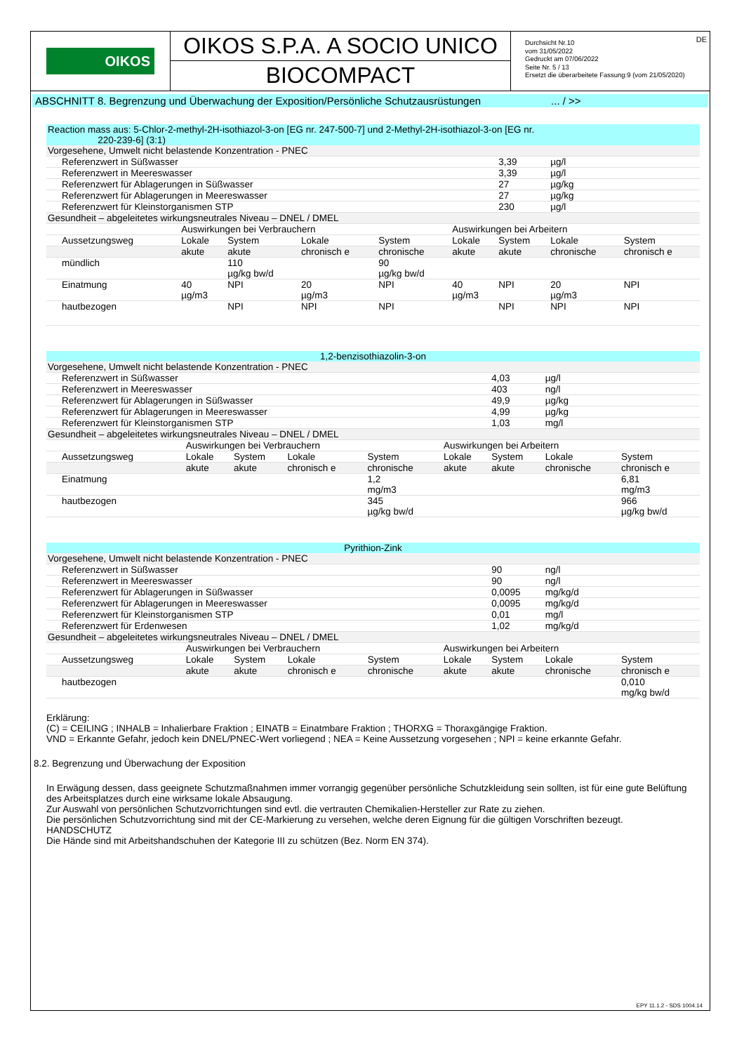OIKOS
OIKOS S.P.A. A SOCIO UNICO
BIOCOMPACT
Durchsicht Nr.10
vom 31/05/2022
Gedruckt am 07/06/2022
Seite Nr. 5 / 13
Ersetzt die überarbeitete Fassung:9 (vom 21/05/2020)
DE
ABSCHNITT 8. Begrenzung und Überwachung der Exposition/Persönliche Schutzausrüstungen ... / >>
| Reaction mass aus: 5-Chlor-2-methyl-2H-isothiazol-3-on [EG nr. 247-500-7] und 2-Methyl-2H-isothiazol-3-on [EG nr. 220-239-6] (3:1) | | | | | | | | |
| Vorgesehene, Umwelt nicht belastende Konzentration - PNEC | | | | | | | | |
| Referenzwert in Süßwasser | | | | | | 3,39 | µg/l | |
| Referenzwert in Meereswasser | | | | | | 3,39 | µg/l | |
| Referenzwert für Ablagerungen in Süßwasser | | | | | | 27 | µg/kg | |
| Referenzwert für Ablagerungen in Meereswasser | | | | | | 27 | µg/kg | |
| Referenzwert für Kleinstorganismen STP | | | | | | 230 | µg/l | |
| Gesundheit – abgeleitetes wirkungsneutrales Niveau – DNEL / DMEL | | | | | | | | |
| | Auswirkungen bei Verbrauchern | | | | Auswirkungen bei Arbeitern | | | |
| Aussetzungsweg | Lokale | System | Lokale | System | Lokale | System | Lokale | System |
| | akute | akute | chronisch e | chronische | akute | akute | chronische | chronisch e |
| mündlich | | 110 µg/kg bw/d | | 90 µg/kg bw/d | | | | |
| Einatmung | 40 µg/m3 | NPI | 20 µg/m3 | NPI | 40 µg/m3 | NPI | 20 µg/m3 | NPI |
| hautbezogen | | NPI | NPI | NPI | | NPI | NPI | NPI |
| 1,2-benzisothiazolin-3-on | | | | | | | | |
| Vorgesehene, Umwelt nicht belastende Konzentration - PNEC | | | | | | | | |
| Referenzwert in Süßwasser | | | | | | 4,03 | µg/l | |
| Referenzwert in Meereswasser | | | | | | 403 | ng/l | |
| Referenzwert für Ablagerungen in Süßwasser | | | | | | 49,9 | µg/kg | |
| Referenzwert für Ablagerungen in Meereswasser | | | | | | 4,99 | µg/kg | |
| Referenzwert für Kleinstorganismen STP | | | | | | 1,03 | mg/l | |
| Gesundheit – abgeleitetes wirkungsneutrales Niveau – DNEL / DMEL | | | | | | | | |
| | Auswirkungen bei Verbrauchern | | | | Auswirkungen bei Arbeitern | | | |
| Aussetzungsweg | Lokale | System | Lokale | System | Lokale | System | Lokale | System |
| | akute | akute | chronisch e | chronische | akute | akute | chronische | chronisch e |
| Einatmung | | | | 1,2 mg/m3 | | | | 6,81 mg/m3 |
| hautbezogen | | | | 345 µg/kg bw/d | | | | 966 µg/kg bw/d |
| Pyrithion-Zink | | | | | | | | |
| Vorgesehene, Umwelt nicht belastende Konzentration - PNEC | | | | | | | | |
| Referenzwert in Süßwasser | | | | | | 90 | ng/l | |
| Referenzwert in Meereswasser | | | | | | 90 | ng/l | |
| Referenzwert für Ablagerungen in Süßwasser | | | | | | 0,0095 | mg/kg/d | |
| Referenzwert für Ablagerungen in Meereswasser | | | | | | 0,0095 | mg/kg/d | |
| Referenzwert für Kleinstorganismen STP | | | | | | 0,01 | mg/l | |
| Referenzwert für Erdenwesen | | | | | | 1,02 | mg/kg/d | |
| Gesundheit – abgeleitetes wirkungsneutrales Niveau – DNEL / DMEL | | | | | | | | |
| | Auswirkungen bei Verbrauchern | | | | Auswirkungen bei Arbeitern | | | |
| Aussetzungsweg | Lokale | System | Lokale | System | Lokale | System | Lokale | System |
| | akute | akute | chronisch e | chronische | akute | akute | chronische | chronisch e |
| hautbezogen | | | | | | | | 0,010 mg/kg bw/d |
Erklärung:
(C) = CEILING ; INHALB = Inhalierbare Fraktion ; EINATB = Einatmbare Fraktion ; THORXG = Thoraxgängige Fraktion.
VND = Erkannte Gefahr, jedoch kein DNEL/PNEC-Wert vorliegend ; NEA = Keine Aussetzung vorgesehen ; NPI = keine erkannte Gefahr.
8.2. Begrenzung und Überwachung der Exposition
In Erwägung dessen, dass geeignete Schutzmaßnahmen immer vorrangig gegenüber persönliche Schutzkleidung sein sollten, ist für eine gute Belüftung des Arbeitsplatzes durch eine wirksame lokale Absaugung.
Zur Auswahl von persönlichen Schutzvorrichtungen sind evtl. die vertrauten Chemikalien-Hersteller zur Rate zu ziehen.
Die persönlichen Schutzvorrichtung sind mit der CE-Markierung zu versehen, welche deren Eignung für die gültigen Vorschriften bezeugt.
HANDSCHUTZ
Die Hände sind mit Arbeitshandschuhen der Kategorie III zu schützen (Bez. Norm EN 374).
EPY 11.1.2 - SDS 1004.14